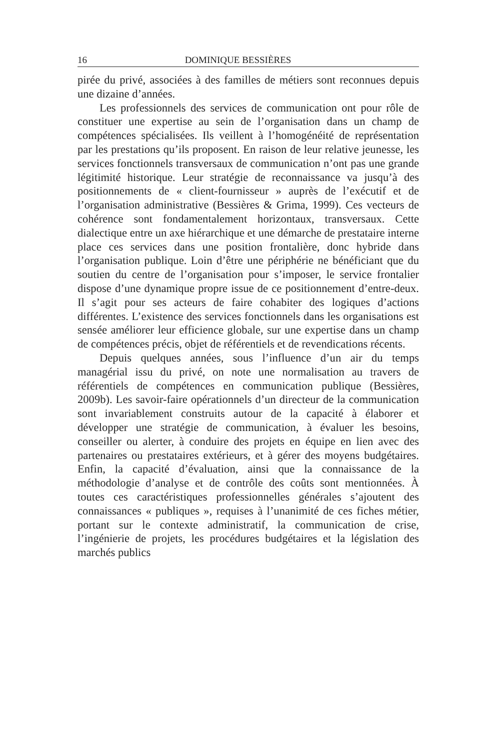16 DOMINIQUE BESSIÈRES
pirée du privé, associées à des familles de métiers sont reconnues depuis une dizaine d’années.
Les professionnels des services de communication ont pour rôle de constituer une expertise au sein de l’organisation dans un champ de compétences spécialisées. Ils veillent à l’homogénéité de représentation par les prestations qu’ils proposent. En raison de leur relative jeunesse, les services fonctionnels transversaux de communication n’ont pas une grande légitimité historique. Leur stratégie de reconnaissance va jusqu’à des positionnements de « client-fournisseur » auprès de l’exécutif et de l’organisation administrative (Bessières & Grima, 1999). Ces vecteurs de cohérence sont fondamentalement horizontaux, transversaux. Cette dialectique entre un axe hiérarchique et une démarche de prestataire interne place ces services dans une position frontalière, donc hybride dans l’organisation publique. Loin d’être une périphérie ne bénéficiant que du soutien du centre de l’organisation pour s’imposer, le service frontalier dispose d’une dynamique propre issue de ce positionnement d’entre-deux. Il s’agit pour ses acteurs de faire cohabiter des logiques d’actions différentes. L’existence des services fonctionnels dans les organisations est sensée améliorer leur efficience globale, sur une expertise dans un champ de compétences précis, objet de référentiels et de revendications récents.
Depuis quelques années, sous l’influence d’un air du temps managérial issu du privé, on note une normalisation au travers de référentiels de compétences en communication publique (Bessières, 2009b). Les savoir-faire opérationnels d’un directeur de la communication sont invariablement construits autour de la capacité à élaborer et développer une stratégie de communication, à évaluer les besoins, conseiller ou alerter, à conduire des projets en équipe en lien avec des partenaires ou prestataires extérieurs, et à gérer des moyens budgétaires. Enfin, la capacité d’évaluation, ainsi que la connaissance de la méthodologie d’analyse et de contrôle des coûts sont mentionnées. À toutes ces caractéristiques professionnelles générales s’ajoutent des connaissances « publiques », requises à l’unanimité de ces fiches métier, portant sur le contexte administratif, la communication de crise, l’ingénierie de projets, les procédures budgétaires et la législation des marchés publics